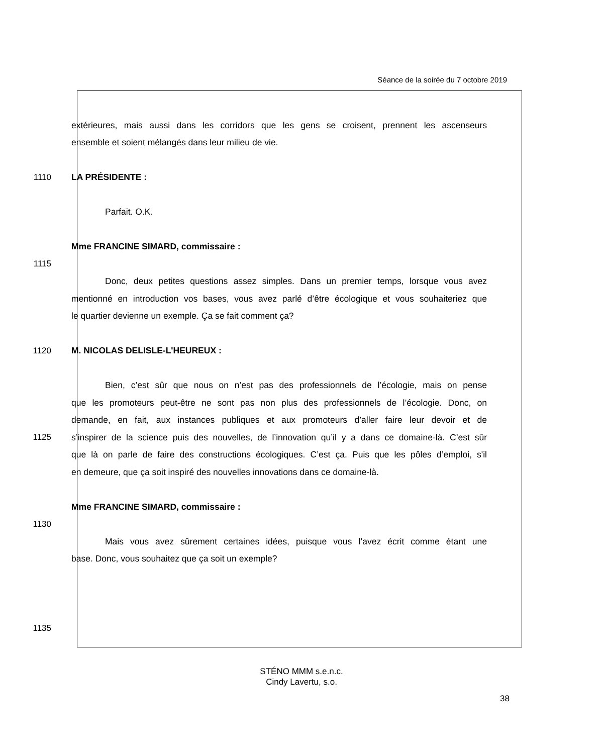Séance de la soirée du 7 octobre 2019
extérieures, mais aussi dans les corridors que les gens se croisent, prennent les ascenseurs
ensemble et soient mélangés dans leur milieu de vie.
1110 LA PRÉSIDENTE :
Parfait. O.K.
Mme FRANCINE SIMARD, commissaire :
1115
Donc, deux petites questions assez simples. Dans un premier temps, lorsque vous avez
mentionné en introduction vos bases, vous avez parlé d’être écologique et vous souhaiteriez que
le quartier devienne un exemple. Ça se fait comment ça?
1120 M. NICOLAS DELISLE-L'HEUREUX :
Bien, c’est sûr que nous on n’est pas des professionnels de l’écologie, mais on pense
que les promoteurs peut-être ne sont pas non plus des professionnels de l’écologie. Donc, on
demande, en fait, aux instances publiques et aux promoteurs d’aller faire leur devoir et de
1125 s’inspirer de la science puis des nouvelles, de l’innovation qu’il y a dans ce domaine-là. C’est sûr
que là on parle de faire des constructions écologiques. C’est ça. Puis que les pôles d’emploi, s'il
en demeure, que ça soit inspiré des nouvelles innovations dans ce domaine-là.
Mme FRANCINE SIMARD, commissaire :
1130
Mais vous avez sûrement certaines idées, puisque vous l’avez écrit comme étant une
base. Donc, vous souhaitez que ça soit un exemple?
1135
STÉNO MMM s.e.n.c.
Cindy Lavertu, s.o.
38